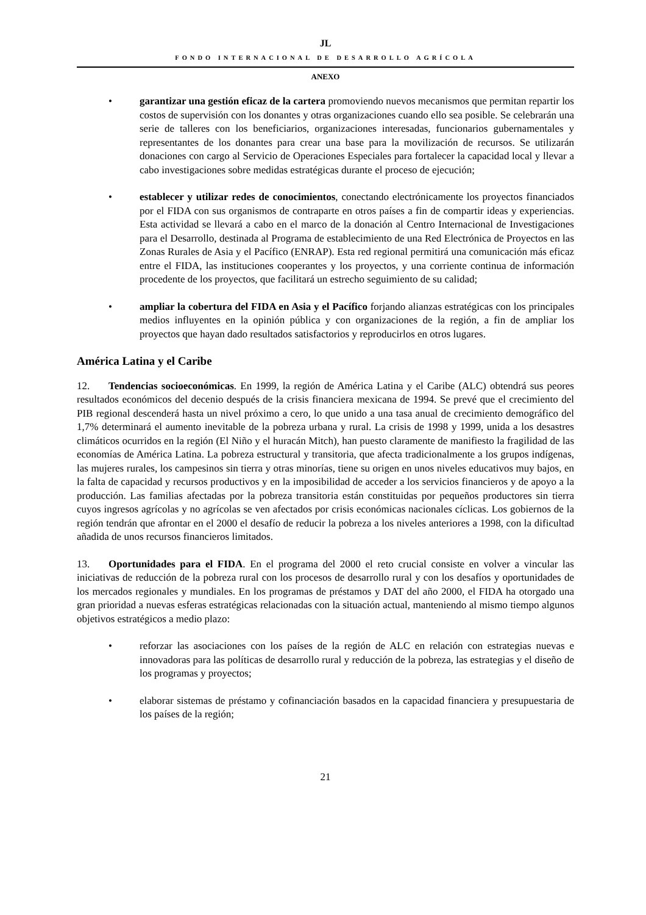JL
FONDO INTERNACIONAL DE DESARROLLO AGRÍCOLA
ANEXO
• garantizar una gestión eficaz de la cartera promoviendo nuevos mecanismos que permitan repartir los costos de supervisión con los donantes y otras organizaciones cuando ello sea posible. Se celebrarán una serie de talleres con los beneficiarios, organizaciones interesadas, funcionarios gubernamentales y representantes de los donantes para crear una base para la movilización de recursos. Se utilizarán donaciones con cargo al Servicio de Operaciones Especiales para fortalecer la capacidad local y llevar a cabo investigaciones sobre medidas estratégicas durante el proceso de ejecución;
• establecer y utilizar redes de conocimientos, conectando electrónicamente los proyectos financiados por el FIDA con sus organismos de contraparte en otros países a fin de compartir ideas y experiencias. Esta actividad se llevará a cabo en el marco de la donación al Centro Internacional de Investigaciones para el Desarrollo, destinada al Programa de establecimiento de una Red Electrónica de Proyectos en las Zonas Rurales de Asia y el Pacífico (ENRAP). Esta red regional permitirá una comunicación más eficaz entre el FIDA, las instituciones cooperantes y los proyectos, y una corriente continua de información procedente de los proyectos, que facilitará un estrecho seguimiento de su calidad;
• ampliar la cobertura del FIDA en Asia y el Pacífico forjando alianzas estratégicas con los principales medios influyentes en la opinión pública y con organizaciones de la región, a fin de ampliar los proyectos que hayan dado resultados satisfactorios y reproducirlos en otros lugares.
América Latina y el Caribe
12. Tendencias socioeconómicas. En 1999, la región de América Latina y el Caribe (ALC) obtendrá sus peores resultados económicos del decenio después de la crisis financiera mexicana de 1994. Se prevé que el crecimiento del PIB regional descenderá hasta un nivel próximo a cero, lo que unido a una tasa anual de crecimiento demográfico del 1,7% determinará el aumento inevitable de la pobreza urbana y rural. La crisis de 1998 y 1999, unida a los desastres climáticos ocurridos en la región (El Niño y el huracán Mitch), han puesto claramente de manifiesto la fragilidad de las economías de América Latina. La pobreza estructural y transitoria, que afecta tradicionalmente a los grupos indígenas, las mujeres rurales, los campesinos sin tierra y otras minorías, tiene su origen en unos niveles educativos muy bajos, en la falta de capacidad y recursos productivos y en la imposibilidad de acceder a los servicios financieros y de apoyo a la producción. Las familias afectadas por la pobreza transitoria están constituidas por pequeños productores sin tierra cuyos ingresos agrícolas y no agrícolas se ven afectados por crisis económicas nacionales cíclicas. Los gobiernos de la región tendrán que afrontar en el 2000 el desafío de reducir la pobreza a los niveles anteriores a 1998, con la dificultad añadida de unos recursos financieros limitados.
13. Oportunidades para el FIDA. En el programa del 2000 el reto crucial consiste en volver a vincular las iniciativas de reducción de la pobreza rural con los procesos de desarrollo rural y con los desafíos y oportunidades de los mercados regionales y mundiales. En los programas de préstamos y DAT del año 2000, el FIDA ha otorgado una gran prioridad a nuevas esferas estratégicas relacionadas con la situación actual, manteniendo al mismo tiempo algunos objetivos estratégicos a medio plazo:
• reforzar las asociaciones con los países de la región de ALC en relación con estrategias nuevas e innovadoras para las políticas de desarrollo rural y reducción de la pobreza, las estrategias y el diseño de los programas y proyectos;
• elaborar sistemas de préstamo y cofinanciación basados en la capacidad financiera y presupuestaria de los países de la región;
21